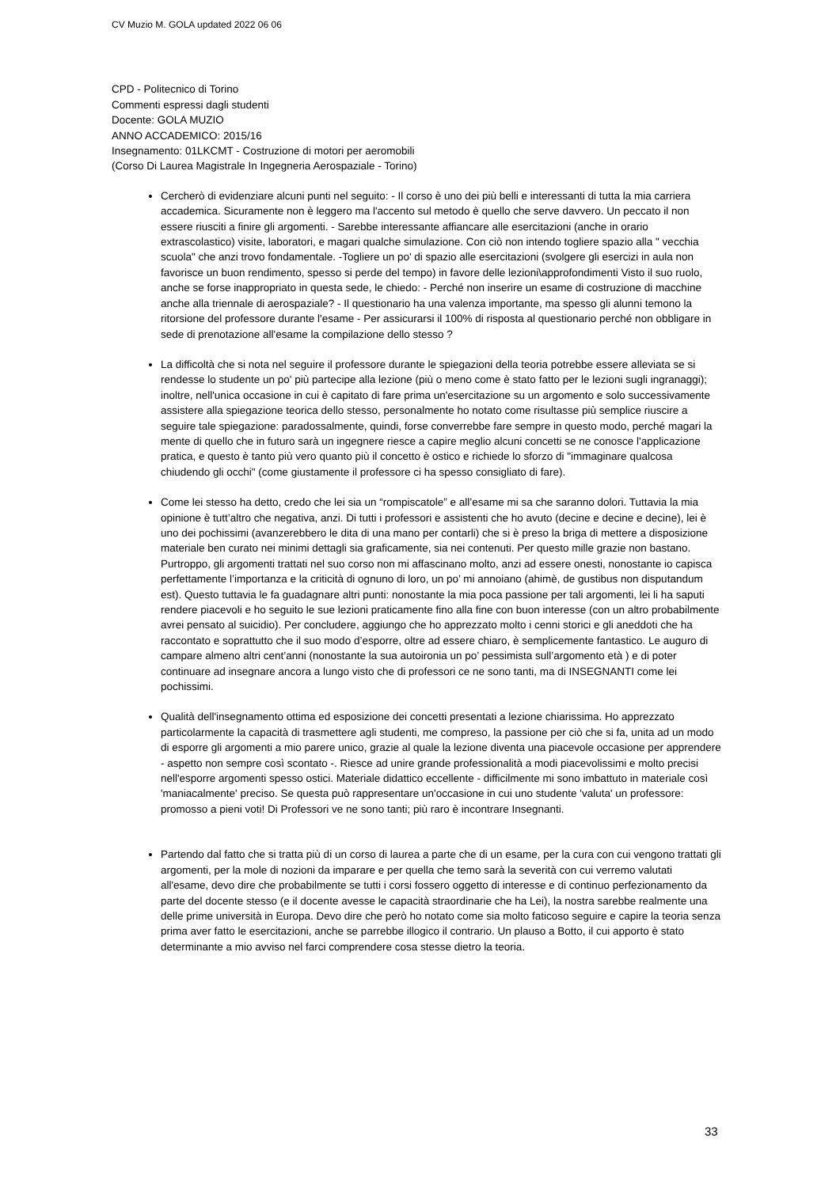CV Muzio M. GOLA updated 2022 06 06
CPD - Politecnico di Torino
Commenti espressi dagli studenti
Docente: GOLA MUZIO
ANNO ACCADEMICO: 2015/16
Insegnamento: 01LKCMT - Costruzione di motori per aeromobili
(Corso Di Laurea Magistrale In Ingegneria Aerospaziale - Torino)
Cercherò di evidenziare alcuni punti nel seguito: - Il corso è uno dei più belli e interessanti di tutta la mia carriera accademica. Sicuramente non è leggero ma l'accento sul metodo è quello che serve davvero. Un peccato il non essere riusciti a finire gli argomenti. - Sarebbe interessante affiancare alle esercitazioni (anche in orario extrascolastico) visite, laboratori, e magari qualche simulazione. Con ciò non intendo togliere spazio alla " vecchia scuola" che anzi trovo fondamentale. -Togliere un po' di spazio alle esercitazioni (svolgere gli esercizi in aula non favorisce un buon rendimento, spesso si perde del tempo) in favore delle lezioni\approfondimenti Visto il suo ruolo, anche se forse inappropriato in questa sede, le chiedo: - Perché non inserire un esame di costruzione di macchine anche alla triennale di aerospaziale? - Il questionario ha una valenza importante, ma spesso gli alunni temono la ritorsione del professore durante l'esame - Per assicurarsi il 100% di risposta al questionario perché non obbligare in sede di prenotazione all'esame la compilazione dello stesso ?
La difficoltà che si nota nel seguire il professore durante le spiegazioni della teoria potrebbe essere alleviata se si rendesse lo studente un po' più partecipe alla lezione (più o meno come è stato fatto per le lezioni sugli ingranaggi); inoltre, nell'unica occasione in cui è capitato di fare prima un'esercitazione su un argomento e solo successivamente assistere alla spiegazione teorica dello stesso, personalmente ho notato come risultasse più semplice riuscire a seguire tale spiegazione: paradossalmente, quindi, forse converrebbe fare sempre in questo modo, perché magari la mente di quello che in futuro sarà un ingegnere riesce a capire meglio alcuni concetti se ne conosce l'applicazione pratica, e questo è tanto più vero quanto più il concetto è ostico e richiede lo sforzo di "immaginare qualcosa chiudendo gli occhi" (come giustamente il professore ci ha spesso consigliato di fare).
Come lei stesso ha detto, credo che lei sia un “rompiscatole” e all’esame mi sa che saranno dolori. Tuttavia la mia opinione è tutt’altro che negativa, anzi. Di tutti i professori e assistenti che ho avuto (decine e decine e decine), lei è uno dei pochissimi (avanzerebbero le dita di una mano per contarli) che si è preso la briga di mettere a disposizione materiale ben curato nei minimi dettagli sia graficamente, sia nei contenuti. Per questo mille grazie non bastano. Purtroppo, gli argomenti trattati nel suo corso non mi affascinano molto, anzi ad essere onesti, nonostante io capisca perfettamente l’importanza e la criticità di ognuno di loro, un po’ mi annoiano (ahimè, de gustibus non disputandum est). Questo tuttavia le fa guadagnare altri punti: nonostante la mia poca passione per tali argomenti, lei li ha saputi rendere piacevoli e ho seguito le sue lezioni praticamente fino alla fine con buon interesse (con un altro probabilmente avrei pensato al suicidio). Per concludere, aggiungo che ho apprezzato molto i cenni storici e gli aneddoti che ha raccontato e soprattutto che il suo modo d’esporre, oltre ad essere chiaro, è semplicemente fantastico. Le auguro di campare almeno altri cent’anni (nonostante la sua autoironia un po’ pessimista sull’argomento età ) e di poter continuare ad insegnare ancora a lungo visto che di professori ce ne sono tanti, ma di INSEGNANTI come lei pochissimi.
Qualità dell'insegnamento ottima ed esposizione dei concetti presentati a lezione chiarissima. Ho apprezzato particolarmente la capacità di trasmettere agli studenti, me compreso, la passione per ciò che si fa, unita ad un modo di esporre gli argomenti a mio parere unico, grazie al quale la lezione diventa una piacevole occasione per apprendere - aspetto non sempre così scontato -. Riesce ad unire grande professionalità a modi piacevolissimi e molto precisi nell'esporre argomenti spesso ostici. Materiale didattico eccellente - difficilmente mi sono imbattuto in materiale così 'maniacalmente' preciso. Se questa può rappresentare un'occasione in cui uno studente 'valuta' un professore: promosso a pieni voti! Di Professori ve ne sono tanti; più raro è incontrare Insegnanti.
Partendo dal fatto che si tratta più di un corso di laurea a parte che di un esame, per la cura con cui vengono trattati gli argomenti, per la mole di nozioni da imparare e per quella che temo sarà la severità con cui verremo valutati all'esame, devo dire che probabilmente se tutti i corsi fossero oggetto di interesse e di continuo perfezionamento da parte del docente stesso (e il docente avesse le capacità straordinarie che ha Lei), la nostra sarebbe realmente una delle prime università in Europa. Devo dire che però ho notato come sia molto faticoso seguire e capire la teoria senza prima aver fatto le esercitazioni, anche se parrebbe illogico il contrario. Un plauso a Botto, il cui apporto è stato determinante a mio avviso nel farci comprendere cosa stesse dietro la teoria.
33